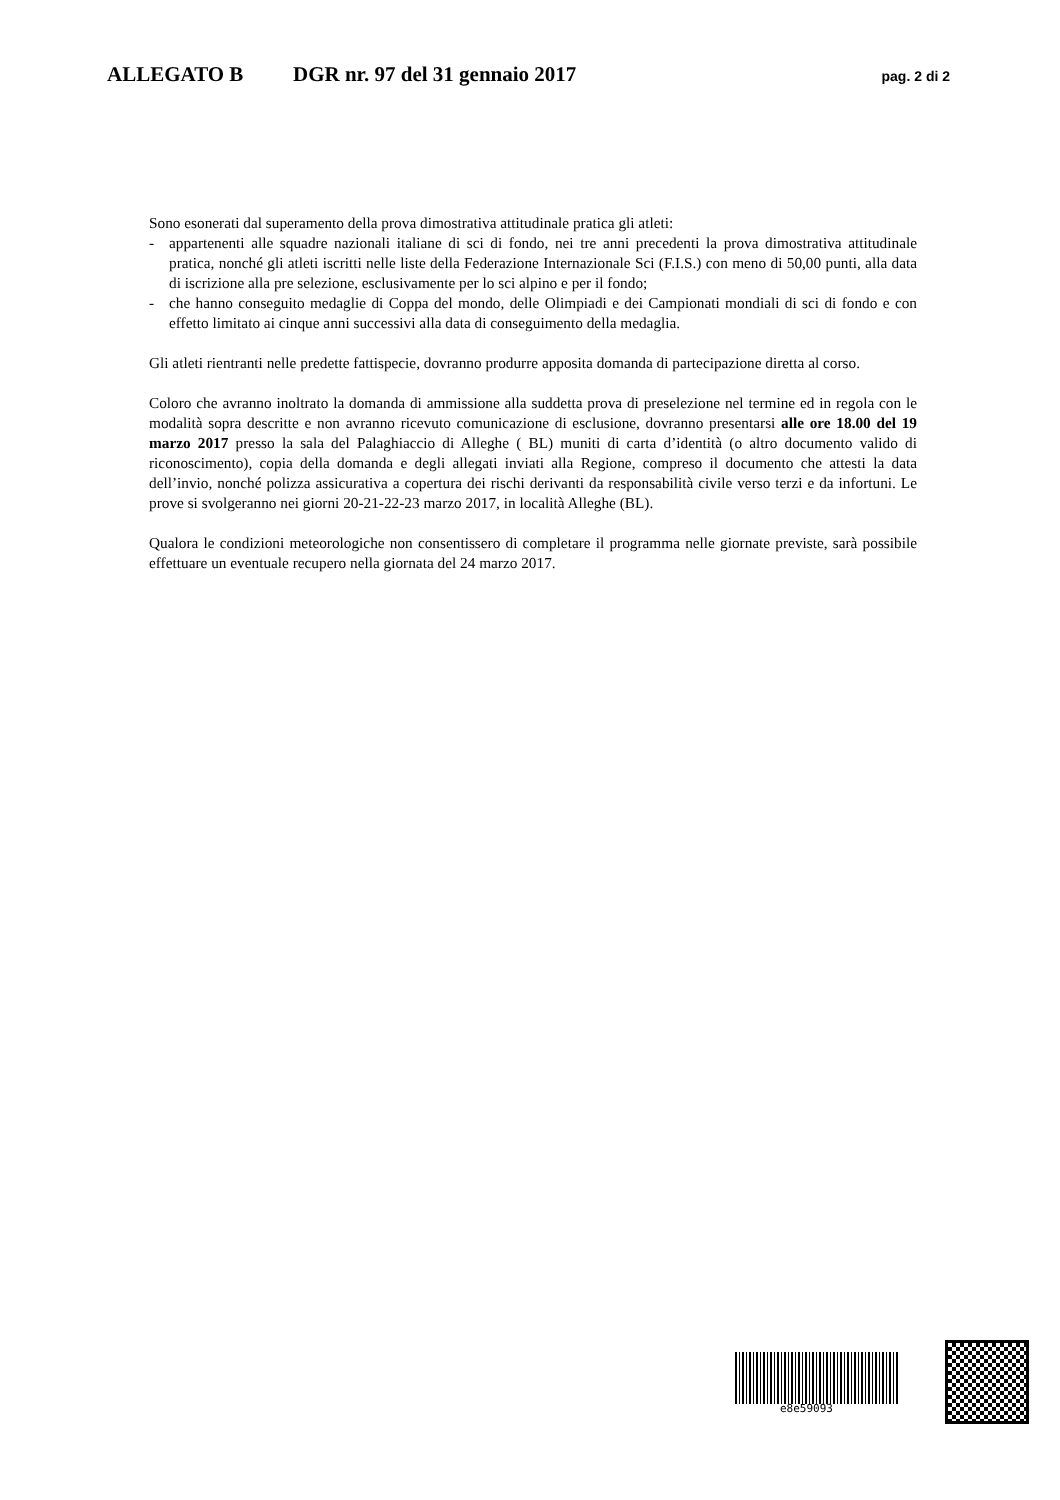ALLEGATO B DGR nr. 97 del 31 gennaio 2017 pag. 2 di 2
Sono esonerati dal superamento della prova dimostrativa attitudinale pratica gli atleti:
- appartenenti alle squadre nazionali italiane di sci di fondo, nei tre anni precedenti la prova dimostrativa attitudinale pratica, nonché gli atleti iscritti nelle liste della Federazione Internazionale Sci (F.I.S.) con meno di 50,00 punti, alla data di iscrizione alla pre selezione, esclusivamente per lo sci alpino e per il fondo;
- che hanno conseguito medaglie di Coppa del mondo, delle Olimpiadi e dei Campionati mondiali di sci di fondo e con effetto limitato ai cinque anni successivi alla data di conseguimento della medaglia.
Gli atleti rientranti nelle predette fattispecie, dovranno produrre apposita domanda di partecipazione diretta al corso.
Coloro che avranno inoltrato la domanda di ammissione alla suddetta prova di preselezione nel termine ed in regola con le modalità sopra descritte e non avranno ricevuto comunicazione di esclusione, dovranno presentarsi alle ore 18.00 del 19 marzo 2017 presso la sala del Palaghiaccio di Alleghe ( BL) muniti di carta d’identità (o altro documento valido di riconoscimento), copia della domanda e degli allegati inviati alla Regione, compreso il documento che attesti la data dell’invio, nonché polizza assicurativa a copertura dei rischi derivanti da responsabilità civile verso terzi e da infortuni. Le prove si svolgeranno nei giorni 20-21-22-23 marzo 2017, in località Alleghe (BL).
Qualora le condizioni meteorologiche non consentissero di completare il programma nelle giornate previste, sarà possibile effettuare un eventuale recupero nella giornata del 24 marzo 2017.
e8e59093